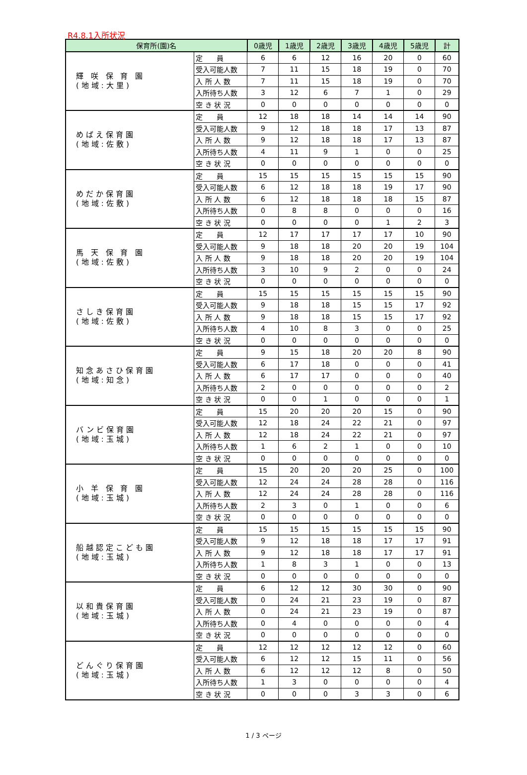R4.8.1入所状況
| 保育所(園)名 | | 0歳児 | 1歳児 | 2歳児 | 3歳児 | 4歳児 | 5歳児 | 計 |
| --- | --- | --- | --- | --- | --- | --- | --- | --- |
| 輝 咲 保 育 園 (地域:大里) | 定 員 | 6 | 6 | 12 | 16 | 20 | 0 | 60 |
| | 受入可能人数 | 7 | 11 | 15 | 18 | 19 | 0 | 70 |
| | 入 所 人 数 | 7 | 11 | 15 | 18 | 19 | 0 | 70 |
| | 入所待ち人数 | 3 | 12 | 6 | 7 | 1 | 0 | 29 |
| | 空 き 状 況 | 0 | 0 | 0 | 0 | 0 | 0 | 0 |
| めばえ保育園 (地域:佐敷) | 定 員 | 12 | 18 | 18 | 14 | 14 | 14 | 90 |
| | 受入可能人数 | 9 | 12 | 18 | 18 | 17 | 13 | 87 |
| | 入 所 人 数 | 9 | 12 | 18 | 18 | 17 | 13 | 87 |
| | 入所待ち人数 | 4 | 11 | 9 | 1 | 0 | 0 | 25 |
| | 空 き 状 況 | 0 | 0 | 0 | 0 | 0 | 0 | 0 |
| めだか保育園 (地域:佐敷) | 定 員 | 15 | 15 | 15 | 15 | 15 | 15 | 90 |
| | 受入可能人数 | 6 | 12 | 18 | 18 | 19 | 17 | 90 |
| | 入 所 人 数 | 6 | 12 | 18 | 18 | 18 | 15 | 87 |
| | 入所待ち人数 | 0 | 8 | 8 | 0 | 0 | 0 | 16 |
| | 空 き 状 況 | 0 | 0 | 0 | 0 | 1 | 2 | 3 |
| 馬 天 保 育 園 (地域:佐敷) | 定 員 | 12 | 17 | 17 | 17 | 17 | 10 | 90 |
| | 受入可能人数 | 9 | 18 | 18 | 20 | 20 | 19 | 104 |
| | 入 所 人 数 | 9 | 18 | 18 | 20 | 20 | 19 | 104 |
| | 入所待ち人数 | 3 | 10 | 9 | 2 | 0 | 0 | 24 |
| | 空 き 状 況 | 0 | 0 | 0 | 0 | 0 | 0 | 0 |
| さしき保育園 (地域:佐敷) | 定 員 | 15 | 15 | 15 | 15 | 15 | 15 | 90 |
| | 受入可能人数 | 9 | 18 | 18 | 15 | 15 | 17 | 92 |
| | 入 所 人 数 | 9 | 18 | 18 | 15 | 15 | 17 | 92 |
| | 入所待ち人数 | 4 | 10 | 8 | 3 | 0 | 0 | 25 |
| | 空 き 状 況 | 0 | 0 | 0 | 0 | 0 | 0 | 0 |
| 知念あさひ保育園 (地域:知念) | 定 員 | 9 | 15 | 18 | 20 | 20 | 8 | 90 |
| | 受入可能人数 | 6 | 17 | 18 | 0 | 0 | 0 | 41 |
| | 入 所 人 数 | 6 | 17 | 17 | 0 | 0 | 0 | 40 |
| | 入所待ち人数 | 2 | 0 | 0 | 0 | 0 | 0 | 2 |
| | 空 き 状 況 | 0 | 0 | 1 | 0 | 0 | 0 | 1 |
| バンビ保育園 (地域:玉城) | 定 員 | 15 | 20 | 20 | 20 | 15 | 0 | 90 |
| | 受入可能人数 | 12 | 18 | 24 | 22 | 21 | 0 | 97 |
| | 入 所 人 数 | 12 | 18 | 24 | 22 | 21 | 0 | 97 |
| | 入所待ち人数 | 1 | 6 | 2 | 1 | 0 | 0 | 10 |
| | 空 き 状 況 | 0 | 0 | 0 | 0 | 0 | 0 | 0 |
| 小 羊 保 育 園 (地域:玉城) | 定 員 | 15 | 20 | 20 | 20 | 25 | 0 | 100 |
| | 受入可能人数 | 12 | 24 | 24 | 28 | 28 | 0 | 116 |
| | 入 所 人 数 | 12 | 24 | 24 | 28 | 28 | 0 | 116 |
| | 入所待ち人数 | 2 | 3 | 0 | 1 | 0 | 0 | 6 |
| | 空 き 状 況 | 0 | 0 | 0 | 0 | 0 | 0 | 0 |
| 船越認定こども園 (地域:玉城) | 定 員 | 15 | 15 | 15 | 15 | 15 | 15 | 90 |
| | 受入可能人数 | 9 | 12 | 18 | 18 | 17 | 17 | 91 |
| | 入 所 人 数 | 9 | 12 | 18 | 18 | 17 | 17 | 91 |
| | 入所待ち人数 | 1 | 8 | 3 | 1 | 0 | 0 | 13 |
| | 空 き 状 況 | 0 | 0 | 0 | 0 | 0 | 0 | 0 |
| 以和貴保育園 (地域:玉城) | 定 員 | 6 | 12 | 12 | 30 | 30 | 0 | 90 |
| | 受入可能人数 | 0 | 24 | 21 | 23 | 19 | 0 | 87 |
| | 入 所 人 数 | 0 | 24 | 21 | 23 | 19 | 0 | 87 |
| | 入所待ち人数 | 0 | 4 | 0 | 0 | 0 | 0 | 4 |
| | 空 き 状 況 | 0 | 0 | 0 | 0 | 0 | 0 | 0 |
| どんぐり保育園 (地域:玉城) | 定 員 | 12 | 12 | 12 | 12 | 12 | 0 | 60 |
| | 受入可能人数 | 6 | 12 | 12 | 15 | 11 | 0 | 56 |
| | 入 所 人 数 | 6 | 12 | 12 | 12 | 8 | 0 | 50 |
| | 入所待ち人数 | 1 | 3 | 0 | 0 | 0 | 0 | 4 |
| | 空 き 状 況 | 0 | 0 | 0 | 3 | 3 | 0 | 6 |
1 / 3 ページ